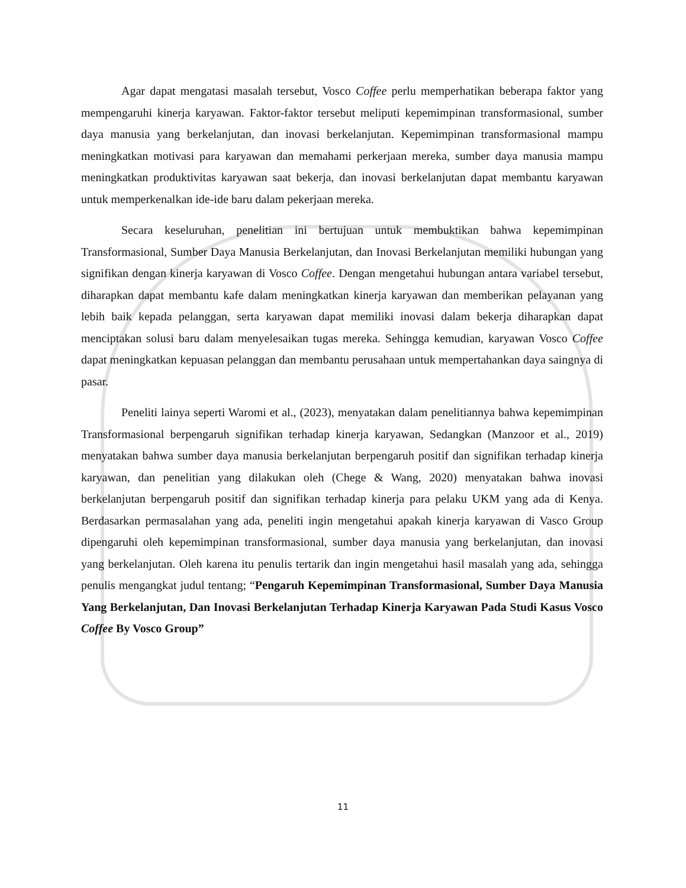Agar dapat mengatasi masalah tersebut, Vosco Coffee perlu memperhatikan beberapa faktor yang mempengaruhi kinerja karyawan. Faktor-faktor tersebut meliputi kepemimpinan transformasional, sumber daya manusia yang berkelanjutan, dan inovasi berkelanjutan. Kepemimpinan transformasional mampu meningkatkan motivasi para karyawan dan memahami perkerjaan mereka, sumber daya manusia mampu meningkatkan produktivitas karyawan saat bekerja, dan inovasi berkelanjutan dapat membantu karyawan untuk memperkenalkan ide-ide baru dalam pekerjaan mereka.
Secara keseluruhan, penelitian ini bertujuan untuk membuktikan bahwa kepemimpinan Transformasional, Sumber Daya Manusia Berkelanjutan, dan Inovasi Berkelanjutan memiliki hubungan yang signifikan dengan kinerja karyawan di Vosco Coffee. Dengan mengetahui hubungan antara variabel tersebut, diharapkan dapat membantu kafe dalam meningkatkan kinerja karyawan dan memberikan pelayanan yang lebih baik kepada pelanggan, serta karyawan dapat memiliki inovasi dalam bekerja diharapkan dapat menciptakan solusi baru dalam menyelesaikan tugas mereka. Sehingga kemudian, karyawan Vosco Coffee dapat meningkatkan kepuasan pelanggan dan membantu perusahaan untuk mempertahankan daya saingnya di pasar.
Peneliti lainya seperti Waromi et al., (2023), menyatakan dalam penelitiannya bahwa kepemimpinan Transformasional berpengaruh signifikan terhadap kinerja karyawan, Sedangkan (Manzoor et al., 2019) menyatakan bahwa sumber daya manusia berkelanjutan berpengaruh positif dan signifikan terhadap kinerja karyawan, dan penelitian yang dilakukan oleh (Chege & Wang, 2020) menyatakan bahwa inovasi berkelanjutan berpengaruh positif dan signifikan terhadap kinerja para pelaku UKM yang ada di Kenya. Berdasarkan permasalahan yang ada, peneliti ingin mengetahui apakah kinerja karyawan di Vasco Group dipengaruhi oleh kepemimpinan transformasional, sumber daya manusia yang berkelanjutan, dan inovasi yang berkelanjutan. Oleh karena itu penulis tertarik dan ingin mengetahui hasil masalah yang ada, sehingga penulis mengangkat judul tentang; “Pengaruh Kepemimpinan Transformasional, Sumber Daya Manusia Yang Berkelanjutan, Dan Inovasi Berkelanjutan Terhadap Kinerja Karyawan Pada Studi Kasus Vosco Coffee By Vosco Group”
11